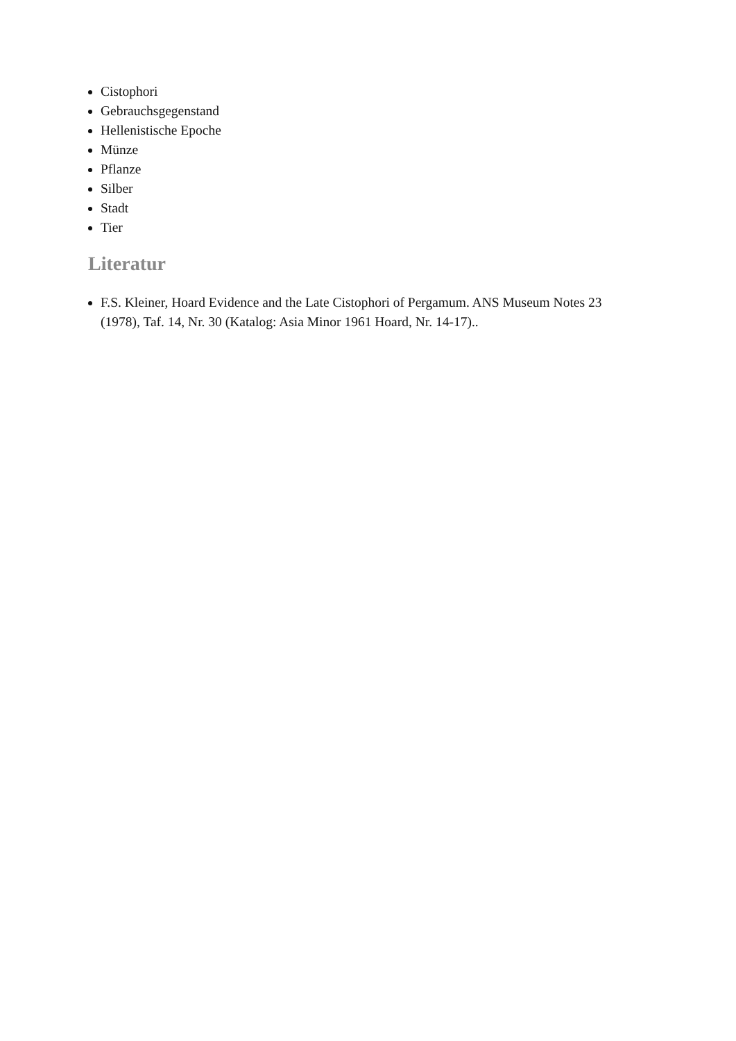Cistophori
Gebrauchsgegenstand
Hellenistische Epoche
Münze
Pflanze
Silber
Stadt
Tier
Literatur
F.S. Kleiner, Hoard Evidence and the Late Cistophori of Pergamum. ANS Museum Notes 23 (1978), Taf. 14, Nr. 30 (Katalog: Asia Minor 1961 Hoard, Nr. 14-17)..